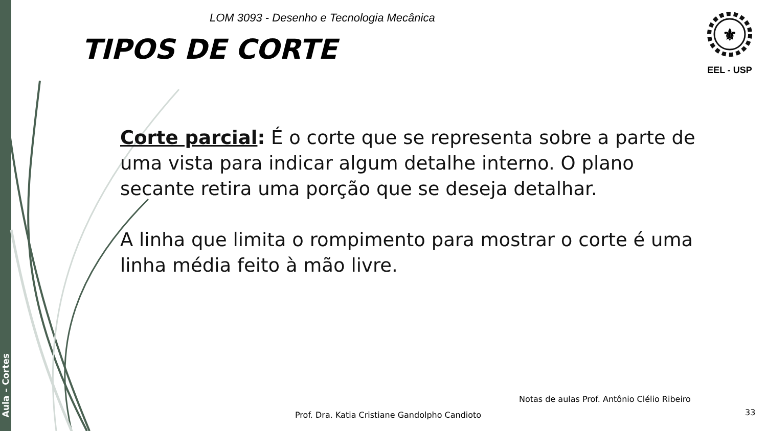Aula – Cortes
LOM 3093 - Desenho e Tecnologia Mecânica
TIPOS DE CORTE
⚜
EEL - USP
Corte parcial: É o corte que se representa sobre a parte de uma vista para indicar algum detalhe interno. O plano secante retira uma porção que se deseja detalhar.
A linha que limita o rompimento para mostrar o corte é uma linha média feito à mão livre.
Notas de aulas Prof. Antônio Clélio Ribeiro
Prof. Dra. Katia Cristiane Gandolpho Candioto
33